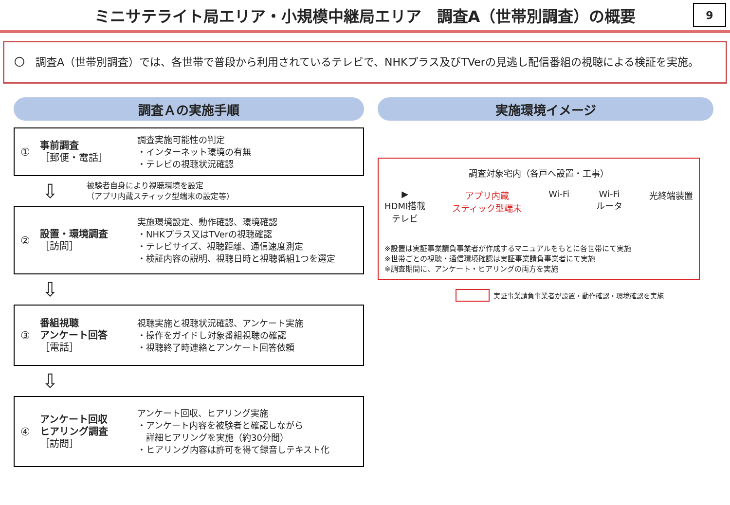ミニサテライト局エリア・小規模中継局エリア　調査A（世帯別調査）の概要
9
〇　調査A（世帯別調査）では、各世帯で普段から利用されているテレビで、NHKプラス及びTVerの見逃し配信番組の視聴による検証を実施。
調査Ａの実施手順
①
事前調査
［郵便・電話］
調査実施可能性の判定
・インターネット環境の有無
・テレビの視聴状況確認
⇩
被験者自身により視聴環境を設定
（アプリ内蔵スティック型端末の設定等）
②
設置・環境調査
［訪問］
実施環境設定、動作確認、環境確認
・NHKプラス又はTVerの視聴確認
・テレビサイズ、視聴距離、通信速度測定
・検証内容の説明、視聴日時と視聴番組1つを選定
⇩
③
番組視聴
アンケート回答
［電話］
視聴実施と視聴状況確認、アンケート実施
・操作をガイドし対象番組視聴の確認
・視聴終了時連絡とアンケート回答依頼
⇩
④
アンケート回収
ヒアリング調査
［訪問］
アンケート回収、ヒアリング実施
・アンケート内容を被験者と確認しながら
　詳細ヒアリングを実施（約30分間）
・ヒアリング内容は許可を得て録音しテキスト化
実施環境イメージ
調査対象宅内（各戸へ設置・工事）
▶
HDMI搭載
テレビ
アプリ内蔵
スティック型端末
Wi-Fi Wi-Fi
ルータ
光終端装置
※設置は実証事業請負事業者が作成するマニュアルをもとに各世帯にて実施
※世帯ごとの視聴・通信環境確認は実証事業請負事業者にて実施
※調査期間に、アンケート・ヒアリングの両方を実施
実証事業請負事業者が設置・動作確認・環境確認を実施